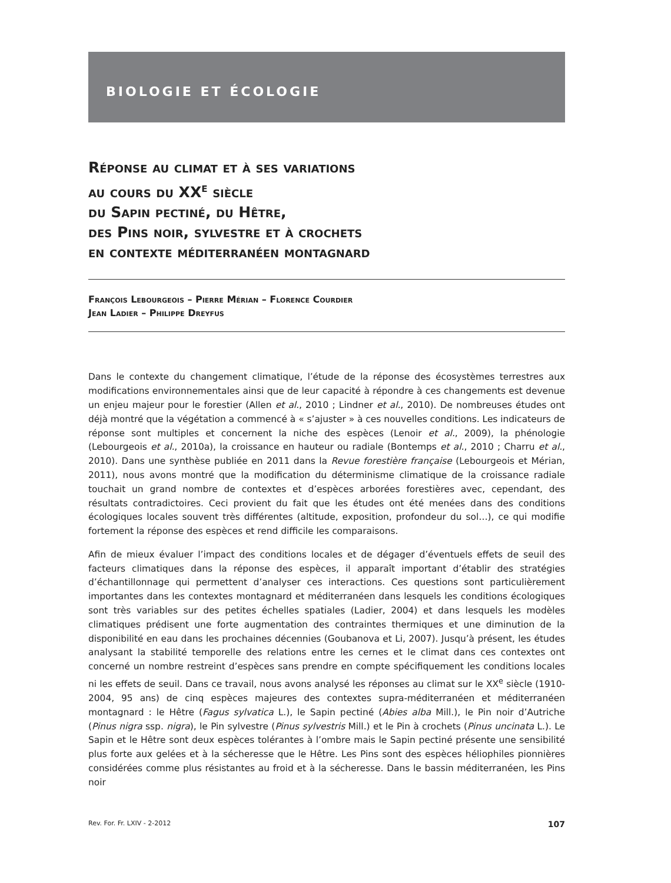BIOLOGIE ET ÉCOLOGIE
Réponse au climat et à ses variations
au cours du XX<sup>e</sup> siècle
du Sapin pectiné, du Hêtre,
des Pins noir, sylvestre et à crochets
en contexte méditerranéen montagnard
François Lebourgeois – Pierre Mérian – Florence Courdier
Jean Ladier – Philippe Dreyfus
Dans le contexte du changement climatique, l’étude de la réponse des écosystèmes terrestres aux modifications environnementales ainsi que de leur capacité à répondre à ces changements est devenue un enjeu majeur pour le forestier (Allen et al., 2010 ; Lindner et al., 2010). De nombreuses études ont déjà montré que la végétation a commencé à « s’ajuster » à ces nouvelles conditions. Les indicateurs de réponse sont multiples et concernent la niche des espèces (Lenoir et al., 2009), la phénologie (Lebourgeois et al., 2010a), la croissance en hauteur ou radiale (Bontemps et al., 2010 ; Charru et al., 2010). Dans une synthèse publiée en 2011 dans la Revue forestière française (Lebourgeois et Mérian, 2011), nous avons montré que la modification du déterminisme climatique de la croissance radiale touchait un grand nombre de contextes et d’espèces arborées forestières avec, cependant, des résultats contradictoires. Ceci provient du fait que les études ont été menées dans des conditions écologiques locales souvent très différentes (altitude, exposition, profondeur du sol…), ce qui modifie fortement la réponse des espèces et rend difficile les comparaisons.
Afin de mieux évaluer l’impact des conditions locales et de dégager d’éventuels effets de seuil des facteurs climatiques dans la réponse des espèces, il apparaît important d’établir des stratégies d’échantillonnage qui permettent d’analyser ces interactions. Ces questions sont particulièrement importantes dans les contextes montagnard et méditerranéen dans lesquels les conditions écologiques sont très variables sur des petites échelles spatiales (Ladier, 2004) et dans lesquels les modèles climatiques prédisent une forte augmentation des contraintes thermiques et une diminution de la disponibilité en eau dans les prochaines décennies (Goubanova et Li, 2007). Jusqu’à présent, les études analysant la stabilité temporelle des relations entre les cernes et le climat dans ces contextes ont concerné un nombre restreint d’espèces sans prendre en compte spécifiquement les conditions locales ni les effets de seuil. Dans ce travail, nous avons analysé les réponses au climat sur le XX<sup>e</sup> siècle (1910-2004, 95 ans) de cinq espèces majeures des contextes supra-méditerranéen et méditerranéen montagnard : le Hêtre (Fagus sylvatica L.), le Sapin pectiné (Abies alba Mill.), le Pin noir d’Autriche (Pinus nigra ssp. nigra), le Pin sylvestre (Pinus sylvestris Mill.) et le Pin à crochets (Pinus uncinata L.). Le Sapin et le Hêtre sont deux espèces tolérantes à l’ombre mais le Sapin pectiné présente une sensibilité plus forte aux gelées et à la sécheresse que le Hêtre. Les Pins sont des espèces héliophiles pionnières considérées comme plus résistantes au froid et à la sécheresse. Dans le bassin méditerranéen, les Pins noir
Rev. For. Fr. LXIV - 2-2012 107